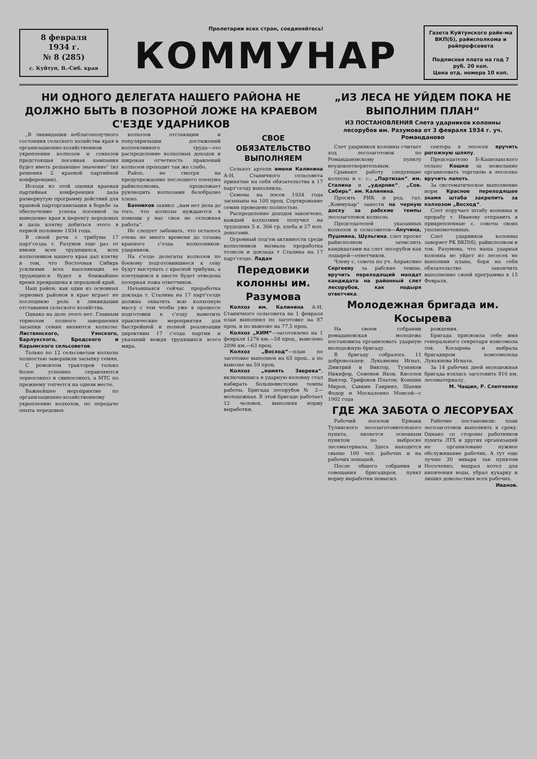8 февраля
1934 г.
№ 8 (285)
с. Куйтун, В.-Сиб. края
Пролетарии всех стран, соединяйтесь!
КОММУНАР
Газета Куйтунского райк-ма ВКП(б), райисполкома и райпрофсовета
Подписная плата на год 7 руб. 20 коп.
Цена отд. номера 10 коп.
НИ ОДНОГО ДЕЛЕГАТА НАШЕГО РАЙОНА НЕ ДОЛЖНО БЫТЬ В ПОЗОРНОЙ ЛОЖЕ НА КРАЕВОМ С'ЕЗДЕ УДАРНИКОВ
„В ликвидации неблагополучного состояния сельского хозяйства края в организационно-хозяйственном укреплении колхозов и совхозов предстоящая посевная кампания будет иметь решающее значение“ (из решения 2 краевой партийной конференции).
Исходя из этой оценки краевая партийная конференция дала развернутую программу действий для краевой парторганизации в борьбе за обеспечение успеха посевной за выведение края в шеренгу передовых и дала клятву добиться этого в первой половине 1934 года.
В своей речи с трибуны 17 парт'сезда т. Разумов еще раз от имени всех трудящихся, всех колхозников нашего края дал клятву в том, что Восточная Сибирь усилиями всех населяющих ее трудящихся будет в ближайшее время превращена в передовой край.
Наш район, как один из основных зерновых районов в крае играет не последнюю роль в ликвидации отставания сельского хозяйства.
Однако на деле этого нет. Главным тормозом полного завершения засыпки семян являются колхозы: Листвянского, Уянского, Барлукского, Бродского и Карымского сельсоветов.
Только по 12 сельсоветам колхозы полностью завершили засыпку семян.
С ремонтом тракторов только более успешно справляются зерносовхоз и свиносовхоз, а МТС по прежнему топчется на одном месте.
Важнейшее мероприятие по организационно-хозяйственному укреплению колхозов, по передаче опыта передовых
колхозов отстающим и популяризации достижений коллективного труда—это распределение колхозных доходов и широкая отчетность правлений колхозов проходит так же слабо.
Райзо, не смотря на предупреждение последнего пленума райисполкома, продолжает руководить колхозами безобразно плохо.
Банников заявил: „нам нет дела до того, что колхозы нуждаются в помощи у нас своя не отложная работа“.
Не следует забывать, что осталось очень не много времени до созыва краевого с'езда колхозников-ударников.
На с'езде делегаты колхозов по боевому подготовившиеся к севу будут выступать с красной трибуны, а плетущимся в хвосте будет отведена позорная ложа ответчиков.
Начавшаяся сейчас проработка доклада т. Сталина на 17 парт'сезде должна охватить всю колхозную массу с тем чтобы уже в процессе подготовки к с'езду наметить практические мероприятия для быстрейшей и полной реализации директивы 17 с'езда партии и указаний вождя трудящихся всего мира.
СВОЕ ОБЯЗАТЕЛЬСТВО ВЫПОЛНЯЕМ
Сельхоз артели имени Калинина А-Н. Станичного сельсовета принятые на себя обязательства к 17 парт'сезду выполнила.
Семена на посев 1934 года засыпаны на 100 проц. Сортирование семян проведено полностью.
Распределение доходов закончено, каждый колхозник получил на трудодень 5 к. 366 гр. хлеба и 27 коп. деньгами.
Огромный под'ем активности среди колхозников вызвала проработка тезисов и доклада т Сталина на 17 парт'сезде. Ладан
Передовики колонны им. Разумова
Колхоз им. Калинина А-Н. Станичного сельсовета на 1 февраля план выполнил по заготовке на 87 проц. и по вывозке на 77,5 проц.
Колхоз „КИМ“—заготовлено на 1 февраля 1276 км.—58 проц., вывезено 2096 км.—63 проц.
Колхоз „Восход“—план по заготовке выполнен на 65 проц., а по вывозке на 59 проц.
Колхоз „память Зверева“, включившись в ударную колонну стал набирать большевистские темпы работы. Бригада лесорубов № 2—молодежная. В этой бригаде работает 12 человек, выполняя норму выработки.
„ИЗ ЛЕСА НЕ УЙДЕМ ПОКА НЕ ВЫПОЛНИМ ПЛАН“
ИЗ ПОСТАНОВЛЕНИЯ Слета ударников колонны лесорубов им. Разумова от 3 февраля 1934 г. уч. Романданово
Слет ударников колонны считает ход лесозаготовок по Романдановскому пункту неудовлетворительным.
Срывают работу следующие колхозы и с. с.: „Партизан“, им. Сталина и „ударник“, „Сов. Сибирь“, им. Калинина.
Просить РИК и ред. газ. „Коммунар“ занести на черную доску за рабские темпы лесозаготовок колхозы.
Председателей указанных колхозов и сельсоветов—Анучина, Пушмина, Шульгина, слет просит райисполком зачислить кандидатами на слет лесорубов как лодырей—ответчиков.
Члену с. совета по уч. Апраксино Сергееву за рабские темпы, вручить переходящий мандат кандидата на районный слет лесорубов, как лодыря ответчика.
сектора в лесосек вручить рогожную шляпу.
Председателю Б-Кашелакского сельпо Кошко за нежелание организовать торговлю в лесосеке вручить лапоть.
За систематическое выполнение норм Красное переходящее знамя штаба закрепить за колхозом „Восход“.
Слет поручает штабу колонны и прорабу т. Иванову отправить в прикрепленные с. советы своих уполномоченных.
Слет ударников колонны заверяет РК ВКП(б), райисполком и тов. Разумова, что наша ударная колонна не уйдет из лесосек не выполнив плана, беря на себя обязательство закончить выполнение своей программы к 15 Февраля.
Молодежная бригада им. Косырева
На своем собрании ромадановская молодежь постановила организовать ударную молодежную бригаду.
В бригаду собралось 11 добровольцев: Лукьяновы Игнат, Дмитрий и Виктор, Тузняков Никифор, Семенов Яков, Киселев Виктор, Трифонов Платон, Коншин Мирон, Савкин Гавриил, Шанин Федор и Москаленко Моисей—с 1902 года
рождения.
Бригада присвоила себе имя генерального секретаря комсомола тов. Косырева и выбрала бригадиром комсомольца Лукьянова Игната.
За 14 рабочих дней молодежная бригада взялась заготовить 810 км. лесоматериалу.
М. Чащин, Р. Слепченко
ГДЕ ЖА ЗАБОТА О ЛЕСОРУБАХ
Рабочий поселок Ермаки Тулинского лесозаготовительного пункта, является основным пунктом по выброске лесоматериала. Здесь находится свыше 100 чел. рабочих и на рабочих лошадей.
После общего собрания и совещания бригадиров, пункт норму выработки повысил.
Рабочие постановили: план лесозаготовок выполнить к сроку. Однако со стороны работников пункта ЛТХ и других организаций не организовано нужное обслуживание рабочих. А тут еще лучше 30 января зав пунктом Носоченко, выдрал котел для кипячения воды, убрал кухарку и лишил довольствия всех рабочих.
Иванов.